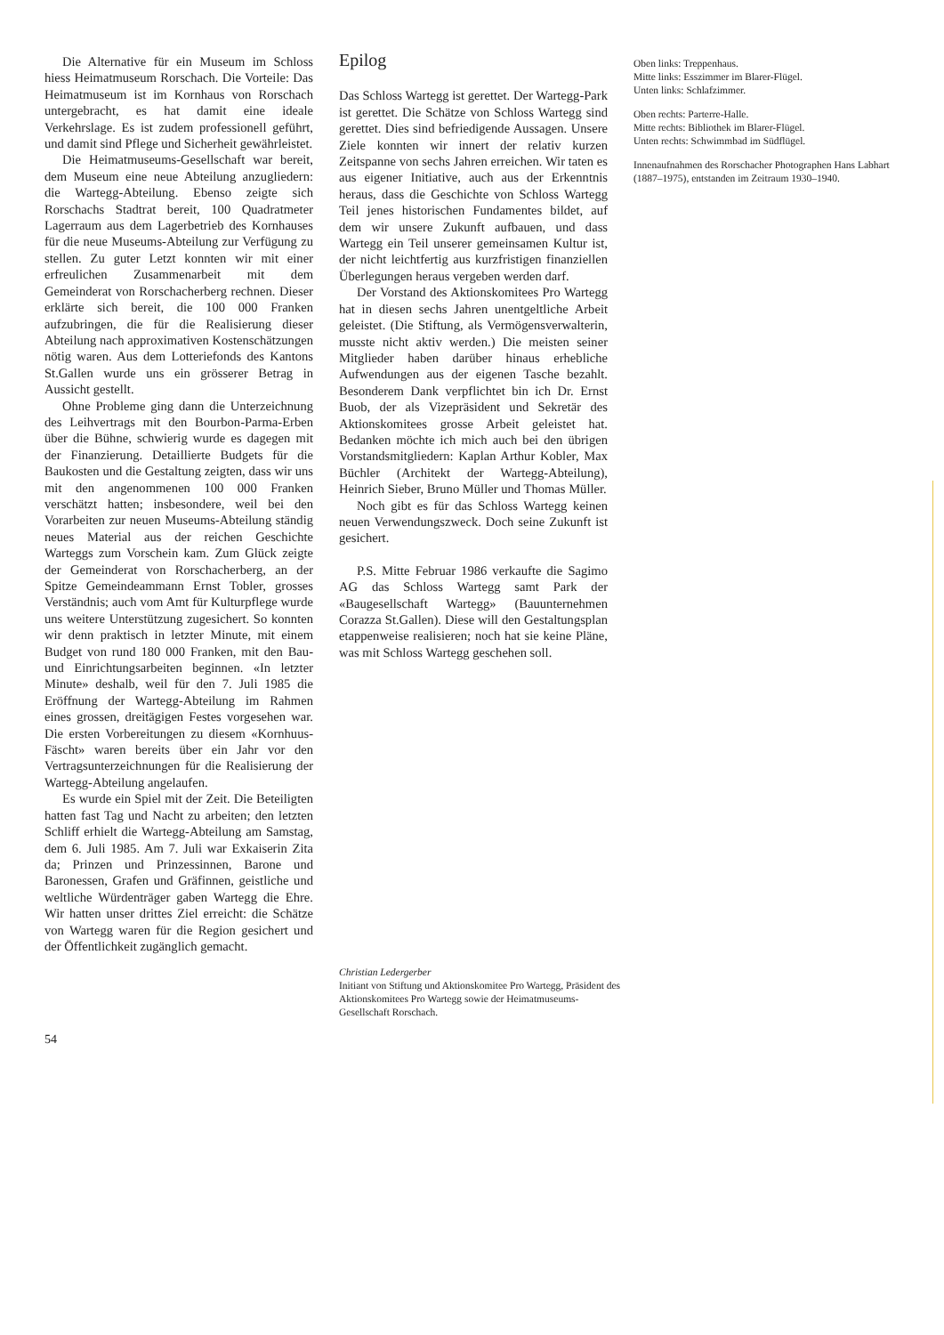Die Alternative für ein Museum im Schloss hiess Heimatmuseum Rorschach. Die Vorteile: Das Heimatmuseum ist im Kornhaus von Rorschach untergebracht, es hat damit eine ideale Verkehrslage. Es ist zudem professionell geführt, und damit sind Pflege und Sicherheit gewährleistet.
Die Heimatmuseums-Gesellschaft war bereit, dem Museum eine neue Abteilung anzugliedern: die Wartegg-Abteilung. Ebenso zeigte sich Rorschachs Stadtrat bereit, 100 Quadratmeter Lagerraum aus dem Lagerbetrieb des Kornhauses für die neue Museums-Abteilung zur Verfügung zu stellen. Zu guter Letzt konnten wir mit einer erfreulichen Zusammenarbeit mit dem Gemeinderat von Rorschacherberg rechnen. Dieser erklärte sich bereit, die 100 000 Franken aufzubringen, die für die Realisierung dieser Abteilung nach approximativen Kostenschätzungen nötig waren. Aus dem Lotteriefonds des Kantons St.Gallen wurde uns ein grösserer Betrag in Aussicht gestellt.
Ohne Probleme ging dann die Unterzeichnung des Leihvertrags mit den Bourbon-Parma-Erben über die Bühne, schwierig wurde es dagegen mit der Finanzierung. Detaillierte Budgets für die Baukosten und die Gestaltung zeigten, dass wir uns mit den angenommenen 100 000 Franken verschätzt hatten; insbesondere, weil bei den Vorarbeiten zur neuen Museums-Abteilung ständig neues Material aus der reichen Geschichte Warteggs zum Vorschein kam. Zum Glück zeigte der Gemeinderat von Rorschacherberg, an der Spitze Gemeindeammann Ernst Tobler, grosses Verständnis; auch vom Amt für Kulturpflege wurde uns weitere Unterstützung zugesichert. So konnten wir denn praktisch in letzter Minute, mit einem Budget von rund 180 000 Franken, mit den Bau- und Einrichtungsarbeiten beginnen. «In letzter Minute» deshalb, weil für den 7. Juli 1985 die Eröffnung der Wartegg-Abteilung im Rahmen eines grossen, dreitägigen Festes vorgesehen war. Die ersten Vorbereitungen zu diesem «Kornhuus-Fäscht» waren bereits über ein Jahr vor den Vertragsunterzeichnungen für die Realisierung der Wartegg-Abteilung angelaufen.
Es wurde ein Spiel mit der Zeit. Die Beteiligten hatten fast Tag und Nacht zu arbeiten; den letzten Schliff erhielt die Wartegg-Abteilung am Samstag, dem 6. Juli 1985. Am 7. Juli war Exkaiserin Zita da; Prinzen und Prinzessinnen, Barone und Baronessen, Grafen und Gräfinnen, geistliche und weltliche Würdenträger gaben Wartegg die Ehre. Wir hatten unser drittes Ziel erreicht: die Schätze von Wartegg waren für die Region gesichert und der Öffentlichkeit zugänglich gemacht.
Epilog
Das Schloss Wartegg ist gerettet. Der Wartegg-Park ist gerettet. Die Schätze von Schloss Wartegg sind gerettet. Dies sind befriedigende Aussagen. Unsere Ziele konnten wir innert der relativ kurzen Zeitspanne von sechs Jahren erreichen. Wir taten es aus eigener Initiative, auch aus der Erkenntnis heraus, dass die Geschichte von Schloss Wartegg Teil jenes historischen Fundamentes bildet, auf dem wir unsere Zukunft aufbauen, und dass Wartegg ein Teil unserer gemeinsamen Kultur ist, der nicht leichtfertig aus kurzfristigen finanziellen Überlegungen heraus vergeben werden darf.
Der Vorstand des Aktionskomitees Pro Wartegg hat in diesen sechs Jahren unentgeltliche Arbeit geleistet. (Die Stiftung, als Vermögensverwalterin, musste nicht aktiv werden.) Die meisten seiner Mitglieder haben darüber hinaus erhebliche Aufwendungen aus der eigenen Tasche bezahlt. Besonderem Dank verpflichtet bin ich Dr. Ernst Buob, der als Vizepräsident und Sekretär des Aktionskomitees grosse Arbeit geleistet hat. Bedanken möchte ich mich auch bei den übrigen Vorstandsmitgliedern: Kaplan Arthur Kobler, Max Büchler (Architekt der Wartegg-Abteilung), Heinrich Sieber, Bruno Müller und Thomas Müller.
Noch gibt es für das Schloss Wartegg keinen neuen Verwendungszweck. Doch seine Zukunft ist gesichert.
P.S. Mitte Februar 1986 verkaufte die Sagimo AG das Schloss Wartegg samt Park der «Baugesellschaft Wartegg» (Bauunternehmen Corazza St.Gallen). Diese will den Gestaltungsplan etappenweise realisieren; noch hat sie keine Pläne, was mit Schloss Wartegg geschehen soll.
Oben links: Treppenhaus.
Mitte links: Esszimmer im Blarer-Flügel.
Unten links: Schlafzimmer.
Oben rechts: Parterre-Halle.
Mitte rechts: Bibliothek im Blarer-Flügel.
Unten rechts: Schwimmbad im Südflügel.
Innenaufnahmen des Rorschacher Photographen Hans Labhart (1887–1975), entstanden im Zeitraum 1930–1940.
Christian Ledergerber
Initiant von Stiftung und Aktionskomitee Pro Wartegg, Präsident des Aktionskomitees Pro Wartegg sowie der Heimatmuseums-Gesellschaft Rorschach.
54